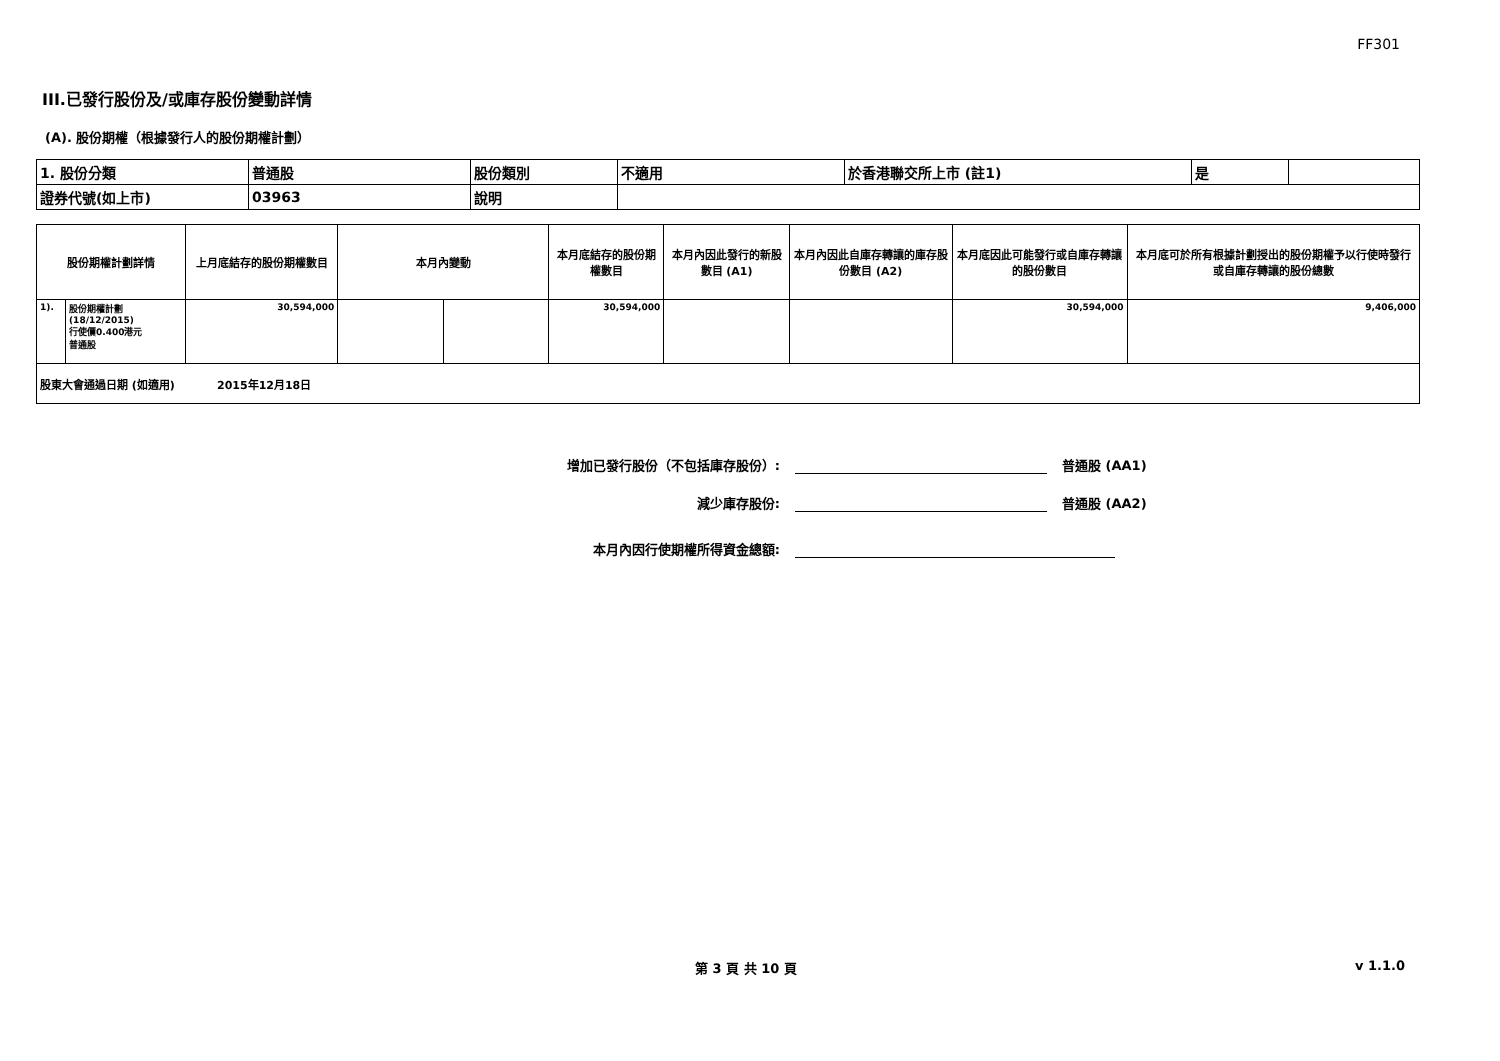FF301
III.已發行股份及/或庫存股份變動詳情
(A). 股份期權（根據發行人的股份期權計劃）
| 1. 股份分類 | 普通股 | 股份類別 | 不適用 | 於香港聯交所上市 (註1) | 是 | |
| 證券代號(如上市) | 03963 | 說明 | | | | |
| 股份期權計劃詳情 | | 上月底結存的股份期權數目 | 本月內變動 | | 本月底結存的股份期權數目 | 本月內因此發行的新股數目 (A1) | 本月內因此自庫存轉讓的庫存股份數目 (A2) | 本月底因此可能發行或自庫存轉讓的股份數目 | 本月底可於所有根據計劃授出的股份期權予以行使時發行或自庫存轉讓的股份總數 |
| 1). | 股份期權計劃(18/12/2015) 行使價0.400港元 普通股 | 30,594,000 | | | 30,594,000 | | | 30,594,000 | 9,406,000 |
| 股東大會通過日期 (如適用) 2015年12月18日 | | | | | | | | | |
增加已發行股份（不包括庫存股份）: 普通股 (AA1)
減少庫存股份: 普通股 (AA2)
本月內因行使期權所得資金總額:
第 3 頁 共 10 頁 v 1.1.0